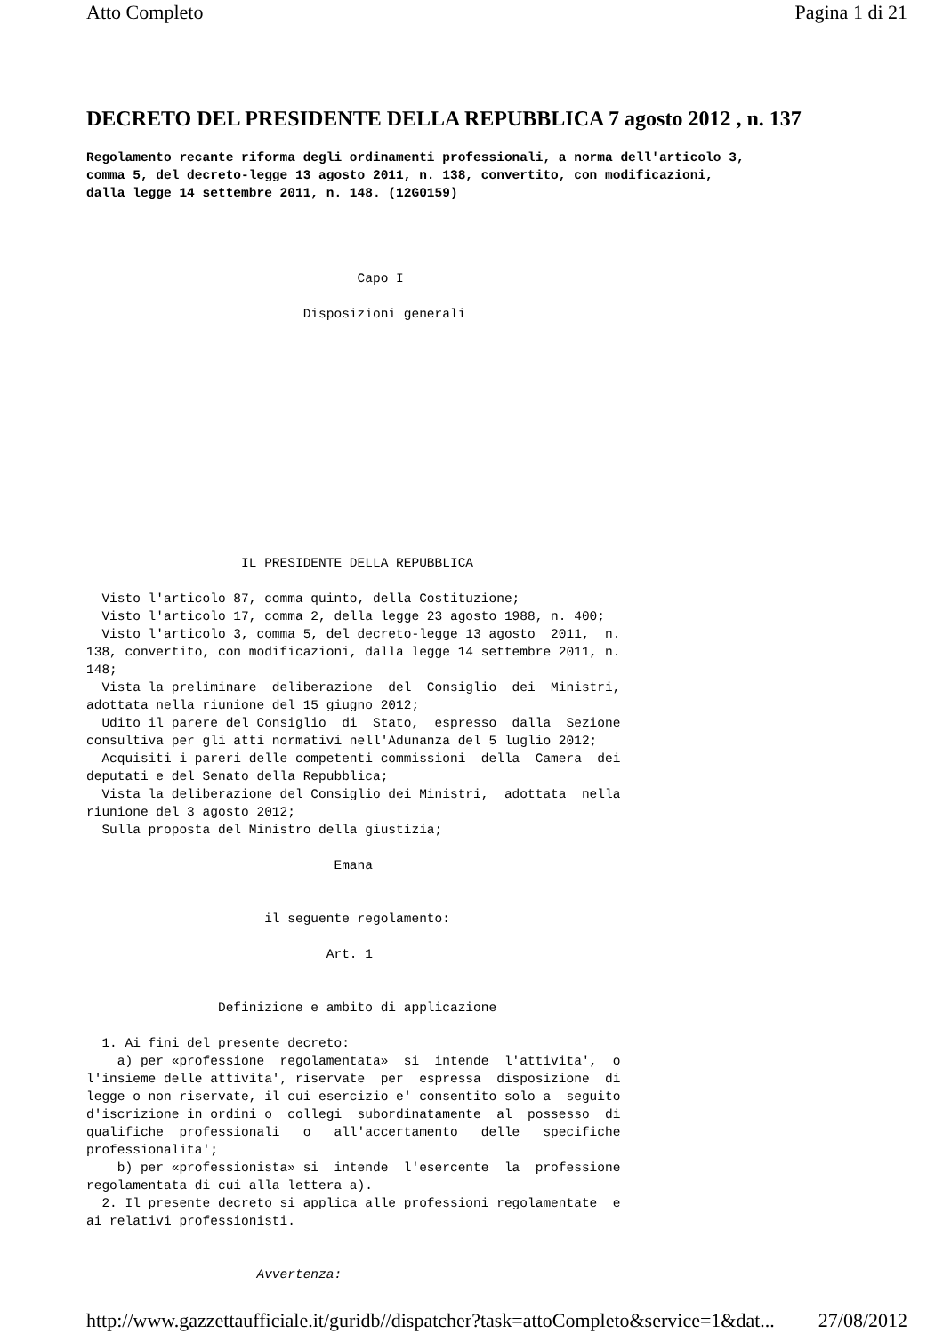Atto Completo Pagina 1 di 21
DECRETO DEL PRESIDENTE DELLA REPUBBLICA 7 agosto 2012 , n. 137
Regolamento recante riforma degli ordinamenti professionali, a norma dell'articolo 3, comma 5, del decreto-legge 13 agosto 2011, n. 138, convertito, con modificazioni, dalla legge 14 settembre 2011, n. 148. (12G0159)
                                   Capo I

                            Disposizioni generali













                    IL PRESIDENTE DELLA REPUBBLICA

  Visto l'articolo 87, comma quinto, della Costituzione;
  Visto l'articolo 17, comma 2, della legge 23 agosto 1988, n. 400;
  Visto l'articolo 3, comma 5, del decreto-legge 13 agosto  2011,  n.
138, convertito, con modificazioni, dalla legge 14 settembre 2011, n.
148;
  Vista la preliminare  deliberazione  del  Consiglio  dei  Ministri,
adottata nella riunione del 15 giugno 2012;
  Udito il parere del Consiglio  di  Stato,  espresso  dalla  Sezione
consultiva per gli atti normativi nell'Adunanza del 5 luglio 2012;
  Acquisiti i pareri delle competenti commissioni  della  Camera  dei
deputati e del Senato della Repubblica;
  Vista la deliberazione del Consiglio dei Ministri,  adottata  nella
riunione del 3 agosto 2012;
  Sulla proposta del Ministro della giustizia;

                                Emana


                       il seguente regolamento:

                               Art. 1


                 Definizione e ambito di applicazione

  1. Ai fini del presente decreto:
    a) per «professione  regolamentata»  si  intende  l'attivita',  o
l'insieme delle attivita', riservate  per  espressa  disposizione  di
legge o non riservate, il cui esercizio e' consentito solo a  seguito
d'iscrizione in ordini o  collegi  subordinatamente  al  possesso  di
qualifiche  professionali   o   all'accertamento   delle   specifiche
professionalita';
    b) per «professionista» si  intende  l'esercente  la  professione
regolamentata di cui alla lettera a).
  2. Il presente decreto si applica alle professioni regolamentate  e
ai relativi professionisti.


                      Avvertenza:
http://www.gazzettaufficiale.it/guridb//dispatcher?task=attoCompleto&service=1&dat... 27/08/2012